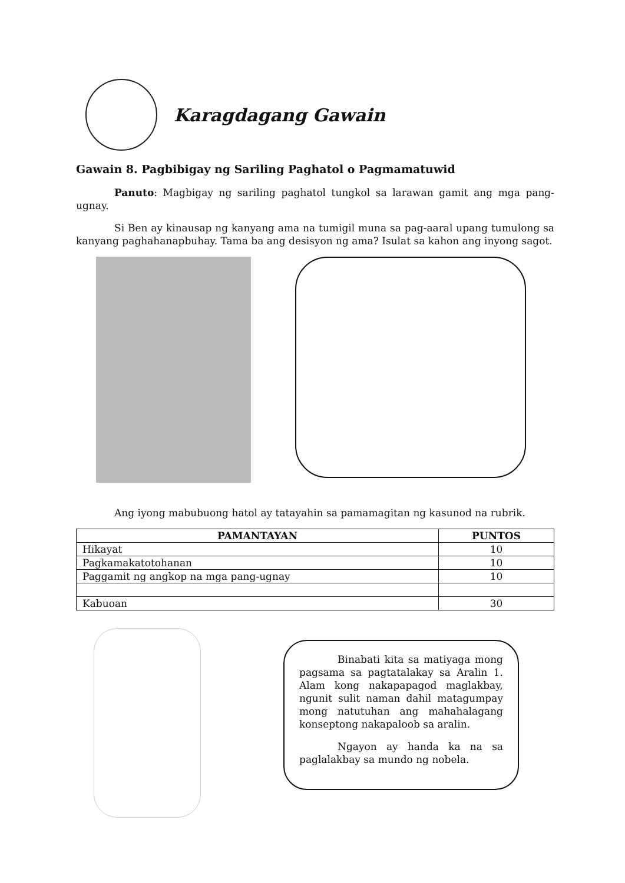Karagdagang Gawain
Gawain 8. Pagbibigay ng Sariling Paghatol o Pagmamatuwid
Panuto: Magbigay ng sariling paghatol tungkol sa larawan gamit ang mga pang-ugnay.
Si Ben ay kinausap ng kanyang ama na tumigil muna sa pag-aaral upang tumulong sa kanyang paghahanapbuhay. Tama ba ang desisyon ng ama? Isulat sa kahon ang inyong sagot.
Ang iyong mabubuong hatol ay tatayahin sa pamamagitan ng kasunod na rubrik.
| PAMANTAYAN | PUNTOS |
| --- | --- |
| Hikayat | 10 |
| Pagkamakatotohanan | 10 |
| Paggamit ng angkop na mga pang-ugnay | 10 |
| Kabuoan | 30 |
Binabati kita sa matiyaga mong pagsama sa pagtatalakay sa Aralin 1. Alam kong nakapapagod maglakbay, ngunit sulit naman dahil matagumpay mong natutuhan ang mahahalagang konseptong nakapaloob sa aralin.
Ngayon ay handa ka na sa paglalakbay sa mundo ng nobela.